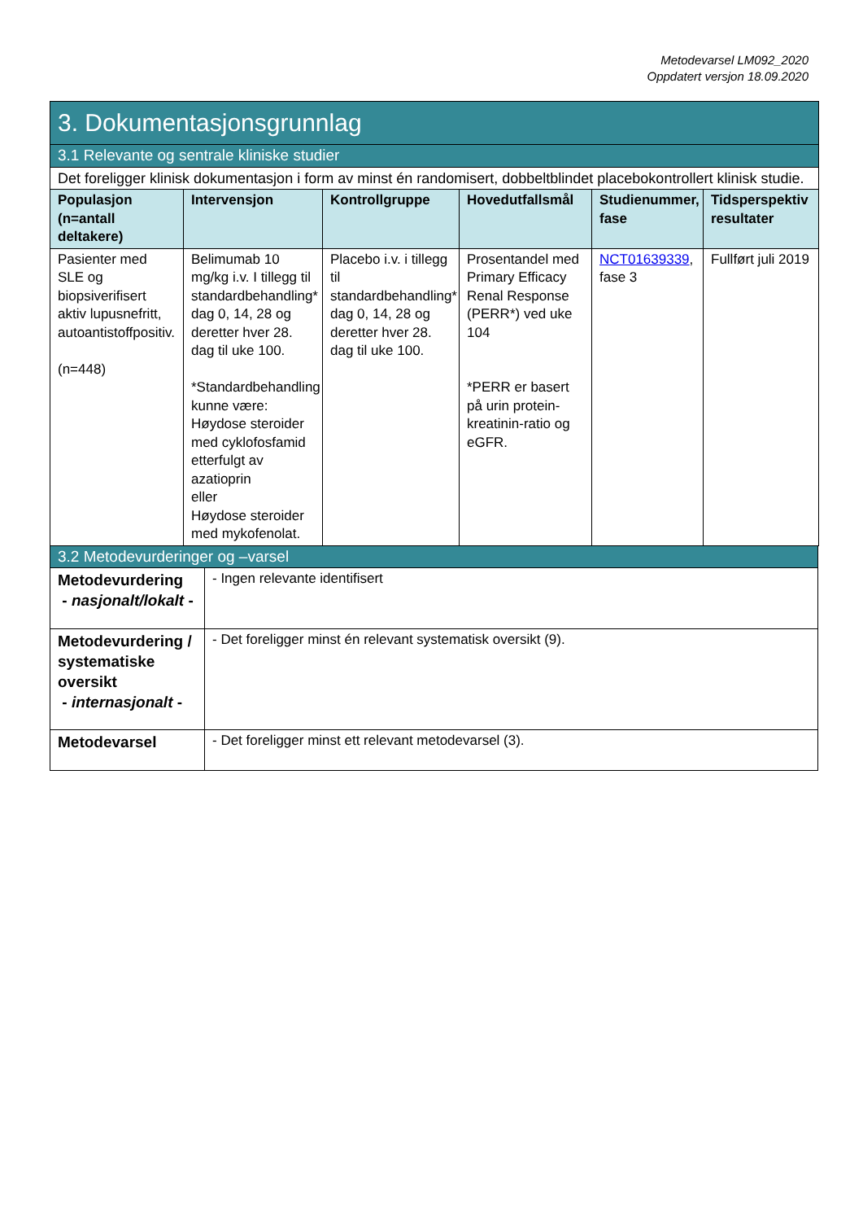Metodevarsel LM092_2020
Oppdatert versjon 18.09.2020
| 3. Dokumentasjonsgrunnlag | | | | | |
| 3.1 Relevante og sentrale kliniske studier | | | | | |
| Det foreligger klinisk dokumentasjon i form av minst én randomisert, dobbeltblindet placebokontrollert klinisk studie. | | | | | |
| Populasjon (n=antall deltakere) | Intervensjon | Kontrollgruppe | Hovedutfallsmål | Studienummer, fase | Tidsperspektiv resultater |
| Pasienter med SLE og biopsiverifisert aktiv lupusnefritt, autoantistoffpositiv. (n=448) | Belimumab 10 mg/kg i.v. I tillegg til standardbehandling* dag 0, 14, 28 og deretter hver 28. dag til uke 100. *Standardbehandling kunne være: Høydose steroider med cyklofosfamid etterfulgt av azatioprin eller Høydose steroider med mykofenolat. | Placebo i.v. i tillegg til standardbehandling* dag 0, 14, 28 og deretter hver 28. dag til uke 100. | Prosentandel med Primary Efficacy Renal Response (PERR*) ved uke 104 *PERR er basert på urin protein-kreatinin-ratio og eGFR. | NCT01639339 , fase 3 | Fullført juli 2019 |
| 3.2 Metodevurderinger og –varsel | |
| Metodevurdering - nasjonalt/lokalt - | - Ingen relevante identifisert |
| Metodevurdering / systematiske oversikt - internasjonalt - | - Det foreligger minst én relevant systematisk oversikt (9). |
| Metodevarsel | - Det foreligger minst ett relevant metodevarsel (3). |